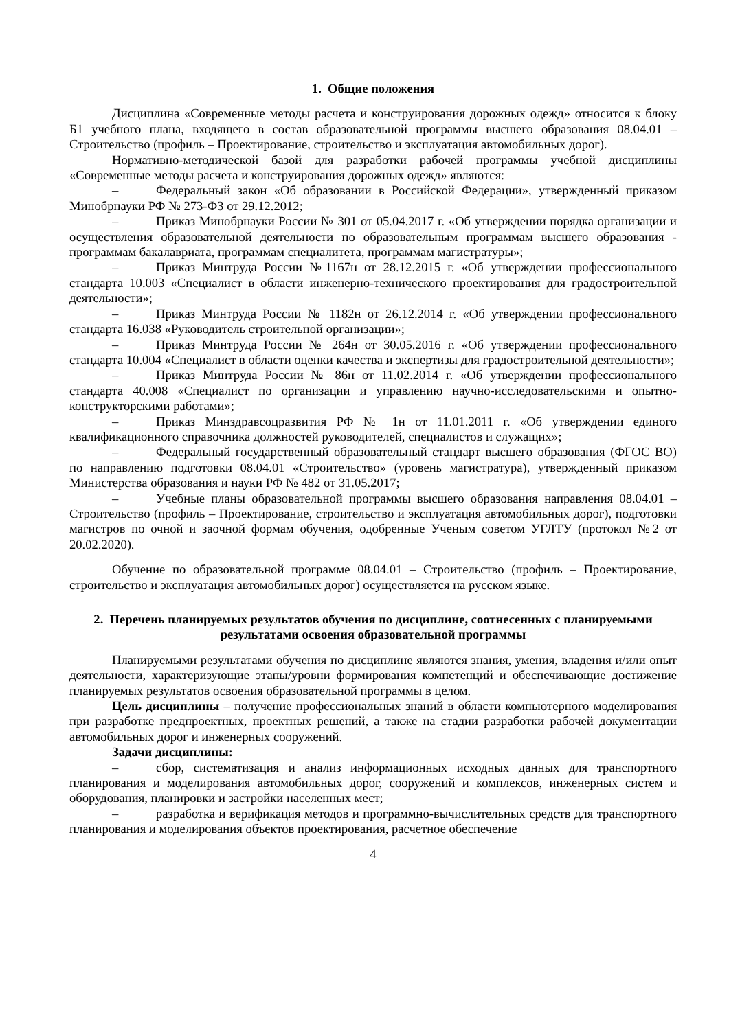1. Общие положения
Дисциплина «Современные методы расчета и конструирования дорожных одежд» относится к блоку Б1 учебного плана, входящего в состав образовательной программы высшего образования 08.04.01 – Строительство (профиль – Проектирование, строительство и эксплуатация автомобильных дорог).
Нормативно-методической базой для разработки рабочей программы учебной дисциплины «Современные методы расчета и конструирования дорожных одежд» являются:
– Федеральный закон «Об образовании в Российской Федерации», утвержденный приказом Минобрнауки РФ № 273-ФЗ от 29.12.2012;
– Приказ Минобрнауки России № 301 от 05.04.2017 г. «Об утверждении порядка организации и осуществления образовательной деятельности по образовательным программам высшего образования - программам бакалавриата, программам специалитета, программам магистратуры»;
– Приказ Минтруда России №1167н от 28.12.2015 г. «Об утверждении профессионального стандарта 10.003 «Специалист в области инженерно-технического проектирования для градостроительной деятельности»;
– Приказ Минтруда России № 1182н от 26.12.2014 г. «Об утверждении профессионального стандарта 16.038 «Руководитель строительной организации»;
– Приказ Минтруда России № 264н от 30.05.2016 г. «Об утверждении профессионального стандарта 10.004 «Специалист в области оценки качества и экспертизы для градостроительной деятельности»;
– Приказ Минтруда России № 86н от 11.02.2014 г. «Об утверждении профессионального стандарта 40.008 «Специалист по организации и управлению научно-исследовательскими и опытно-конструкторскими работами»;
– Приказ Минздравсоцразвития РФ № 1н от 11.01.2011 г. «Об утверждении единого квалификационного справочника должностей руководителей, специалистов и служащих»;
– Федеральный государственный образовательный стандарт высшего образования (ФГОС ВО) по направлению подготовки 08.04.01 «Строительство» (уровень магистратура), утвержденный приказом Министерства образования и науки РФ № 482 от 31.05.2017;
– Учебные планы образовательной программы высшего образования направления 08.04.01 – Строительство (профиль – Проектирование, строительство и эксплуатация автомобильных дорог), подготовки магистров по очной и заочной формам обучения, одобренные Ученым советом УГЛТУ (протокол №2 от 20.02.2020).
Обучение по образовательной программе 08.04.01 – Строительство (профиль – Проектирование, строительство и эксплуатация автомобильных дорог) осуществляется на русском языке.
2. Перечень планируемых результатов обучения по дисциплине, соотнесенных с планируемыми результатами освоения образовательной программы
Планируемыми результатами обучения по дисциплине являются знания, умения, владения и/или опыт деятельности, характеризующие этапы/уровни формирования компетенций и обеспечивающие достижение планируемых результатов освоения образовательной программы в целом.
Цель дисциплины – получение профессиональных знаний в области компьютерного моделирования при разработке предпроектных, проектных решений, а также на стадии разработки рабочей документации автомобильных дорог и инженерных сооружений.
Задачи дисциплины:
– сбор, систематизация и анализ информационных исходных данных для транспортного планирования и моделирования автомобильных дорог, сооружений и комплексов, инженерных систем и оборудования, планировки и застройки населенных мест;
– разработка и верификация методов и программно-вычислительных средств для транспортного планирования и моделирования объектов проектирования, расчетное обеспечение
4